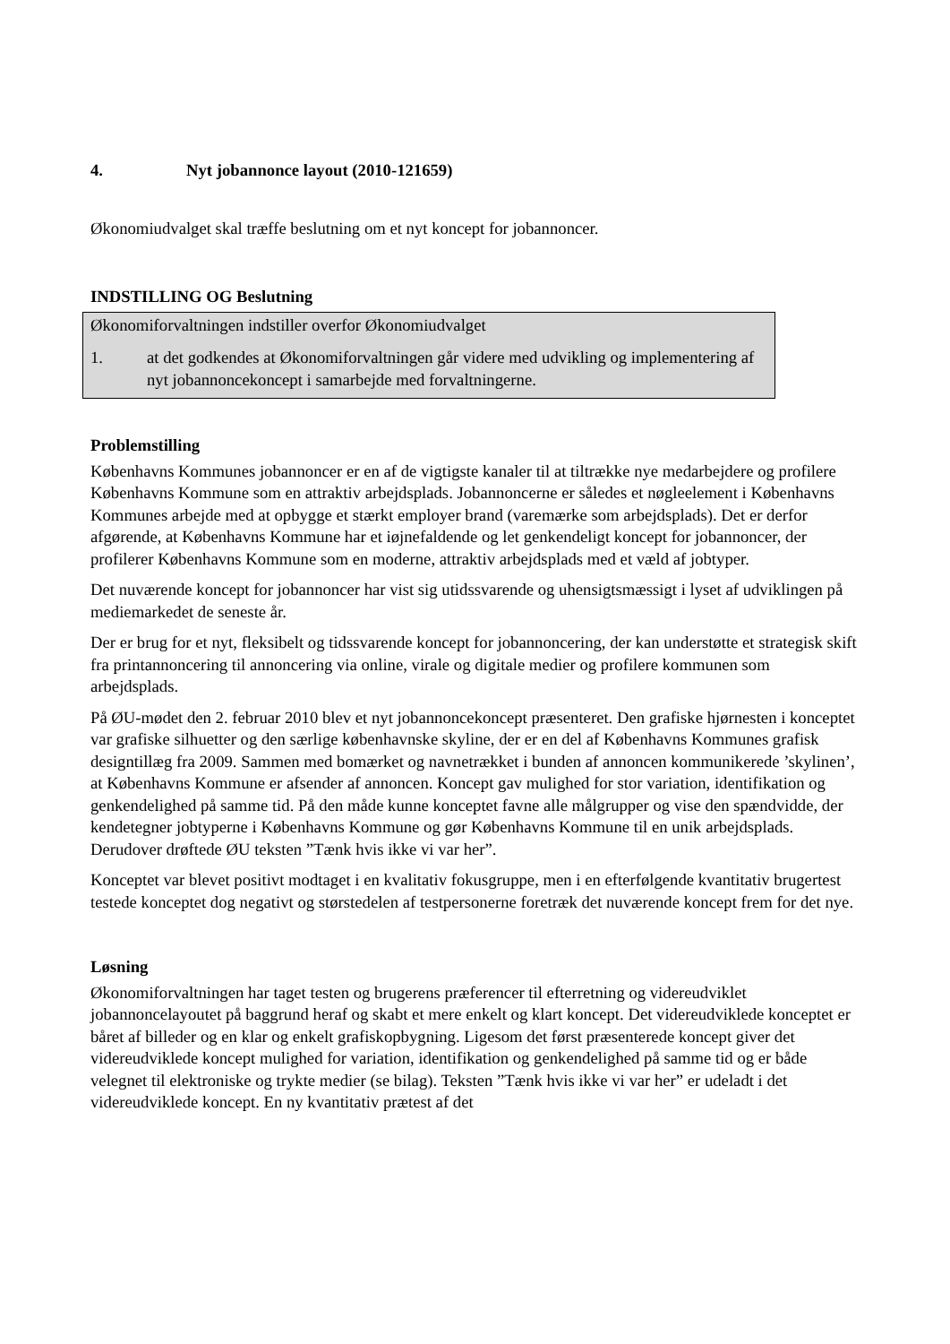4. Nyt jobannonce layout (2010-121659)
Økonomiudvalget skal træffe beslutning om et nyt koncept for jobannoncer.
INDSTILLING OG Beslutning
Økonomiforvaltningen indstiller overfor Økonomiudvalget
1. at det godkendes at Økonomiforvaltningen går videre med udvikling og implementering af nyt jobannoncekoncept i samarbejde med forvaltningerne.
Problemstilling
Københavns Kommunes jobannoncer er en af de vigtigste kanaler til at tiltrække nye medarbejdere og profilere Københavns Kommune som en attraktiv arbejdsplads. Jobannoncerne er således et nøgleelement i Københavns Kommunes arbejde med at opbygge et stærkt employer brand (varemærke som arbejdsplads). Det er derfor afgørende, at Københavns Kommune har et iøjnefaldende og let genkendeligt koncept for jobannoncer, der profilerer Københavns Kommune som en moderne, attraktiv arbejdsplads med et væld af jobtyper.
Det nuværende koncept for jobannoncer har vist sig utidssvarende og uhensigtsmæssigt i lyset af udviklingen på mediemarkedet de seneste år.
Der er brug for et nyt, fleksibelt og tidssvarende koncept for jobannoncering, der kan understøtte et strategisk skift fra printannoncering til annoncering via online, virale og digitale medier og profilere kommunen som arbejdsplads.
På ØU-mødet den 2. februar 2010 blev et nyt jobannoncekoncept præsenteret. Den grafiske hjørnesten i konceptet var grafiske silhuetter og den særlige københavnske skyline, der er en del af Københavns Kommunes grafisk designtillæg fra 2009. Sammen med bomærket og navnetrækket i bunden af annoncen kommunikerede ’skylinen’, at Københavns Kommune er afsender af annoncen. Koncept gav mulighed for stor variation, identifikation og genkendelighed på samme tid. På den måde kunne konceptet favne alle målgrupper og vise den spændvidde, der kendetegner jobtyperne i Københavns Kommune og gør Københavns Kommune til en unik arbejdsplads. Derudover drøftede ØU teksten ”Tænk hvis ikke vi var her”.
Konceptet var blevet positivt modtaget i en kvalitativ fokusgruppe, men i en efterfølgende kvantitativ brugertest testede konceptet dog negativt og størstedelen af testpersonerne foretræk det nuværende koncept frem for det nye.
Løsning
Økonomiforvaltningen har taget testen og brugerens præferencer til efterretning og videreudviklet jobannoncelayoutet på baggrund heraf og skabt et mere enkelt og klart koncept. Det videreudviklede konceptet er båret af billeder og en klar og enkelt grafiskopbygning. Ligesom det først præsenterede koncept giver det videreudviklede koncept mulighed for variation, identifikation og genkendelighed på samme tid og er både velegnet til elektroniske og trykte medier (se bilag). Teksten ”Tænk hvis ikke vi var her” er udeladt i det videreudviklede koncept. En ny kvantitativ prætest af det